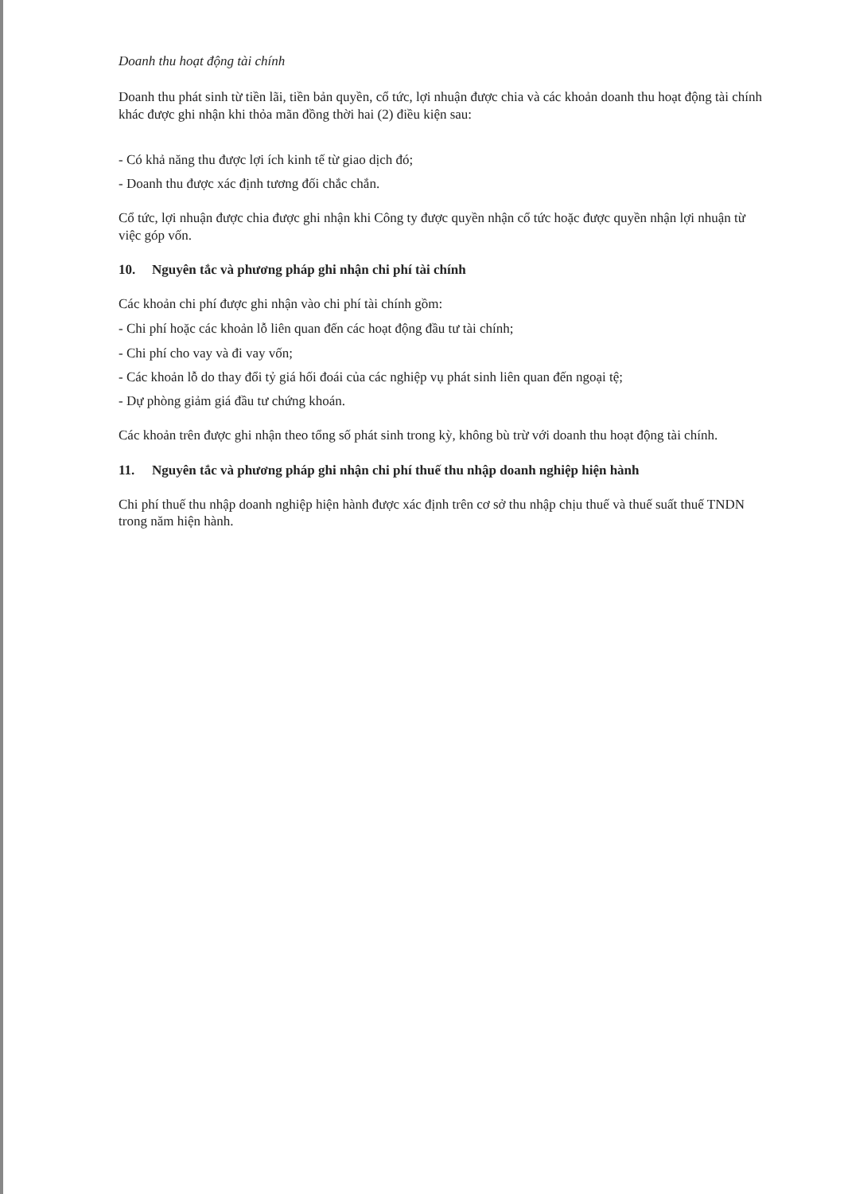Doanh thu hoạt động tài chính
Doanh thu phát sinh từ tiền lãi, tiền bản quyền, cổ tức, lợi nhuận được chia và các khoản doanh thu hoạt động tài chính khác được ghi nhận khi thỏa mãn đồng thời hai (2) điều kiện sau:
- Có khả năng thu được lợi ích kinh tế từ giao dịch đó;
- Doanh thu được xác định tương đối chắc chắn.
Cổ tức, lợi nhuận được chia được ghi nhận khi Công ty được quyền nhận cổ tức hoặc được quyền nhận lợi nhuận từ việc góp vốn.
10. Nguyên tắc và phương pháp ghi nhận chi phí tài chính
Các khoản chi phí được ghi nhận vào chi phí tài chính gồm:
- Chi phí hoặc các khoản lỗ liên quan đến các hoạt động đầu tư tài chính;
- Chi phí cho vay và đi vay vốn;
- Các khoản lỗ do thay đổi tỷ giá hối đoái của các nghiệp vụ phát sinh liên quan đến ngoại tệ;
- Dự phòng giảm giá đầu tư chứng khoán.
Các khoản trên được ghi nhận theo tổng số phát sinh trong kỳ, không bù trừ với doanh thu hoạt động tài chính.
11. Nguyên tắc và phương pháp ghi nhận chi phí thuế thu nhập doanh nghiệp hiện hành
Chi phí thuế thu nhập doanh nghiệp hiện hành được xác định trên cơ sở thu nhập chịu thuế và thuế suất thuế TNDN trong năm hiện hành.